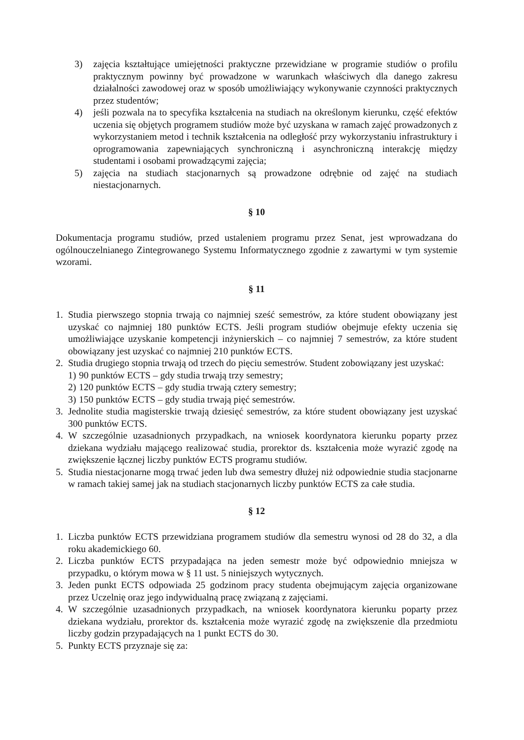3) zajęcia kształtujące umiejętności praktyczne przewidziane w programie studiów o profilu praktycznym powinny być prowadzone w warunkach właściwych dla danego zakresu działalności zawodowej oraz w sposób umożliwiający wykonywanie czynności praktycznych przez studentów;
4) jeśli pozwala na to specyfika kształcenia na studiach na określonym kierunku, część efektów uczenia się objętych programem studiów może być uzyskana w ramach zajęć prowadzonych z wykorzystaniem metod i technik kształcenia na odległość przy wykorzystaniu infrastruktury i oprogramowania zapewniających synchroniczną i asynchroniczną interakcję między studentami i osobami prowadzącymi zajęcia;
5) zajęcia na studiach stacjonarnych są prowadzone odrębnie od zajęć na studiach niestacjonarnych.
§ 10
Dokumentacja programu studiów, przed ustaleniem programu przez Senat, jest wprowadzana do ogólnouczelnianego Zintegrowanego Systemu Informatycznego zgodnie z zawartymi w tym systemie wzorami.
§ 11
1. Studia pierwszego stopnia trwają co najmniej sześć semestrów, za które student obowiązany jest uzyskać co najmniej 180 punktów ECTS. Jeśli program studiów obejmuje efekty uczenia się umożliwiające uzyskanie kompetencji inżynierskich – co najmniej 7 semestrów, za które student obowiązany jest uzyskać co najmniej 210 punktów ECTS.
2. Studia drugiego stopnia trwają od trzech do pięciu semestrów. Student zobowiązany jest uzyskać:
1) 90 punktów ECTS – gdy studia trwają trzy semestry;
2) 120 punktów ECTS – gdy studia trwają cztery semestry;
3) 150 punktów ECTS – gdy studia trwają pięć semestrów.
3. Jednolite studia magisterskie trwają dziesięć semestrów, za które student obowiązany jest uzyskać 300 punktów ECTS.
4. W szczególnie uzasadnionych przypadkach, na wniosek koordynatora kierunku poparty przez dziekana wydziału mającego realizować studia, prorektor ds. kształcenia może wyrazić zgodę na zwiększenie łącznej liczby punktów ECTS programu studiów.
5. Studia niestacjonarne mogą trwać jeden lub dwa semestry dłużej niż odpowiednie studia stacjonarne w ramach takiej samej jak na studiach stacjonarnych liczby punktów ECTS za całe studia.
§ 12
1. Liczba punktów ECTS przewidziana programem studiów dla semestru wynosi od 28 do 32, a dla roku akademickiego 60.
2. Liczba punktów ECTS przypadająca na jeden semestr może być odpowiednio mniejsza w przypadku, o którym mowa w § 11 ust. 5 niniejszych wytycznych.
3. Jeden punkt ECTS odpowiada 25 godzinom pracy studenta obejmującym zajęcia organizowane przez Uczelnię oraz jego indywidualną pracę związaną z zajęciami.
4. W szczególnie uzasadnionych przypadkach, na wniosek koordynatora kierunku poparty przez dziekana wydziału, prorektor ds. kształcenia może wyrazić zgodę na zwiększenie dla przedmiotu liczby godzin przypadających na 1 punkt ECTS do 30.
5. Punkty ECTS przyznaje się za: